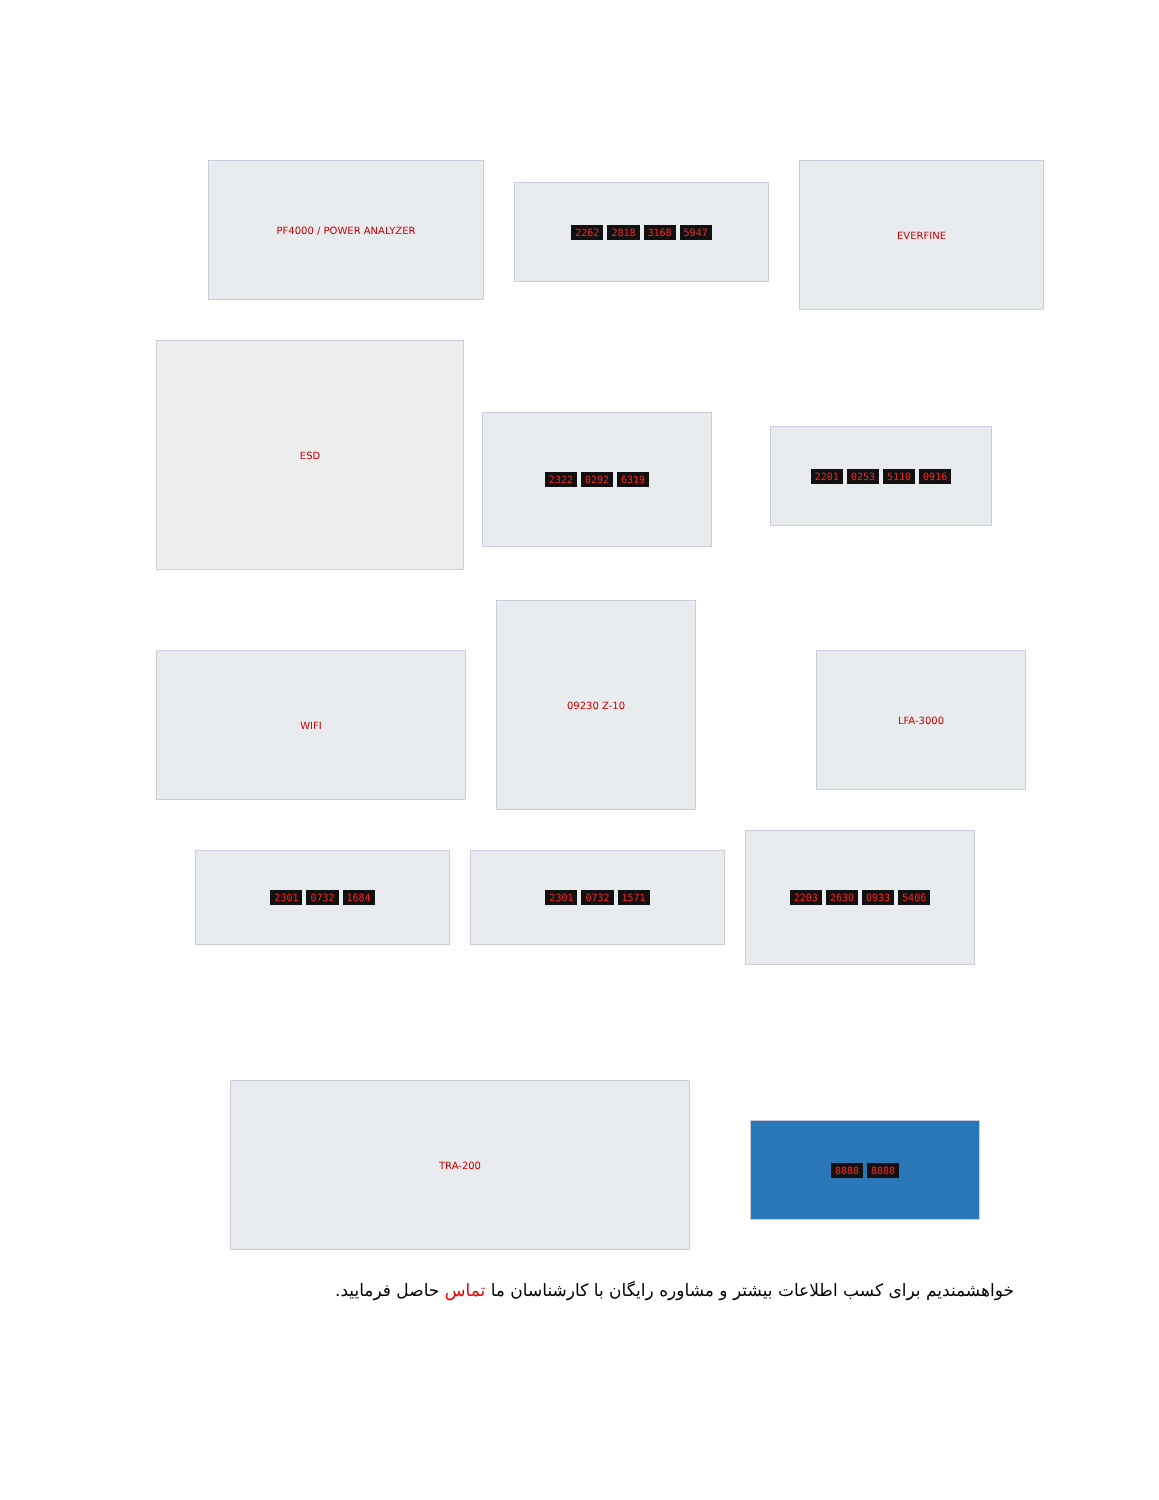PF4000 / POWER ANALYZER
2262 2818 3168 5947
EVERFINE
ESD
2322 0292 6319
2201 0253 5110 0916
WIFI
09230 Z-10
LFA-3000
2301 0732 1684 2301 0732 1571
2203 2630 0933 5406
TRA-200
8888 8888
خواهشمندیم برای کسب اطلاعات بیشتر و مشاوره رایگان با کارشناسان ما تماس حاصل فرمایید.